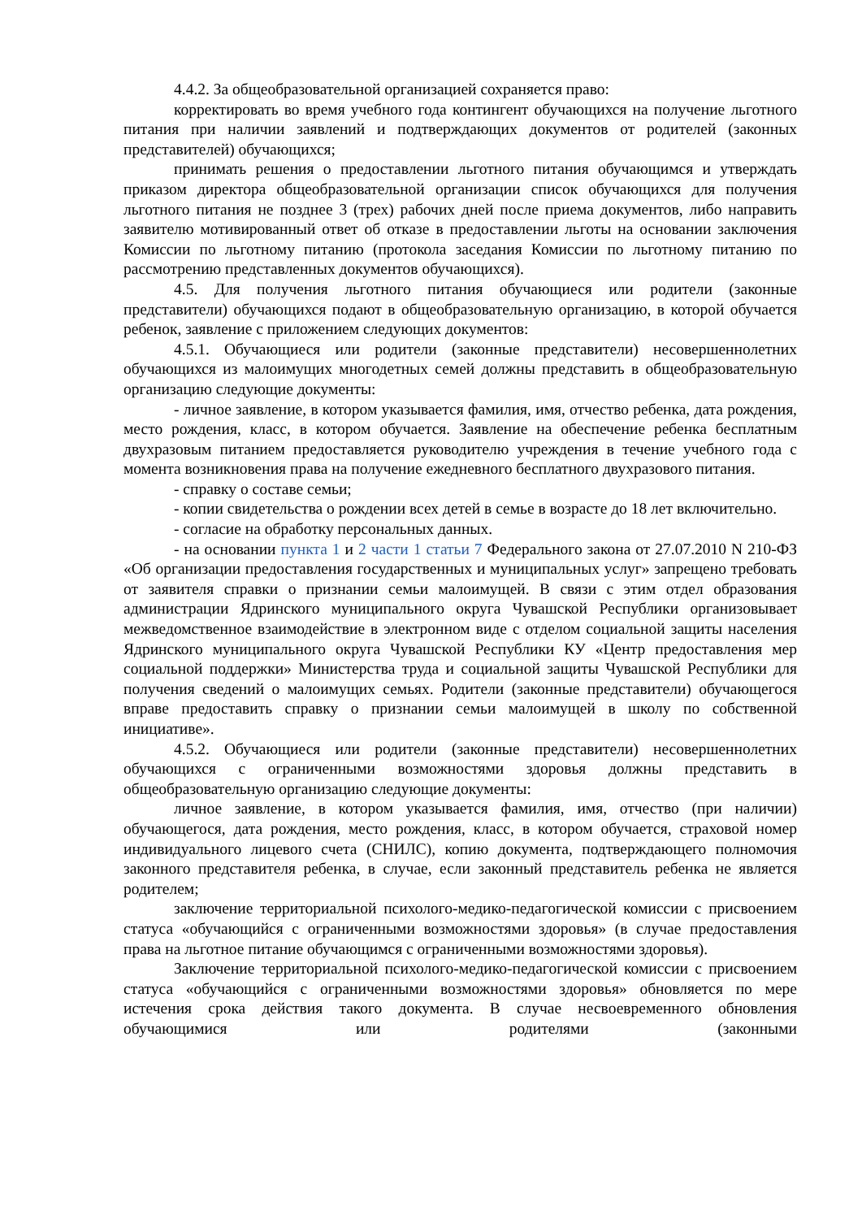4.4.2. За общеобразовательной организацией сохраняется право:
корректировать во время учебного года контингент обучающихся на получение льготного питания при наличии заявлений и подтверждающих документов от родителей (законных представителей) обучающихся;
принимать решения о предоставлении льготного питания обучающимся и утверждать приказом директора общеобразовательной организации список обучающихся для получения льготного питания не позднее 3 (трех) рабочих дней после приема документов, либо направить заявителю мотивированный ответ об отказе в предоставлении льготы на основании заключения Комиссии по льготному питанию (протокола заседания Комиссии по льготному питанию по рассмотрению представленных документов обучающихся).
4.5. Для получения льготного питания обучающиеся или родители (законные представители) обучающихся подают в общеобразовательную организацию, в которой обучается ребенок, заявление с приложением следующих документов:
4.5.1. Обучающиеся или родители (законные представители) несовершеннолетних обучающихся из малоимущих многодетных семей должны представить в общеобразовательную организацию следующие документы:
- личное заявление, в котором указывается фамилия, имя, отчество ребенка, дата рождения, место рождения, класс, в котором обучается. Заявление на обеспечение ребенка бесплатным двухразовым питанием предоставляется руководителю учреждения в течение учебного года с момента возникновения права на получение ежедневного бесплатного двухразового питания.
- справку о составе семьи;
- копии свидетельства о рождении всех детей в семье в возрасте до 18 лет включительно.
- согласие на обработку персональных данных.
- на основании пункта 1 и 2 части 1 статьи 7 Федерального закона от 27.07.2010 N 210-ФЗ «Об организации предоставления государственных и муниципальных услуг» запрещено требовать от заявителя справки о признании семьи малоимущей. В связи с этим отдел образования администрации Ядринского муниципального округа Чувашской Республики организовывает межведомственное взаимодействие в электронном виде с отделом социальной защиты населения Ядринского муниципального округа Чувашской Республики КУ «Центр предоставления мер социальной поддержки» Министерства труда и социальной защиты Чувашской Республики для получения сведений о малоимущих семьях. Родители (законные представители) обучающегося вправе предоставить справку о признании семьи малоимущей в школу по собственной инициативе».
4.5.2. Обучающиеся или родители (законные представители) несовершеннолетних обучающихся с ограниченными возможностями здоровья должны представить в общеобразовательную организацию следующие документы:
личное заявление, в котором указывается фамилия, имя, отчество (при наличии) обучающегося, дата рождения, место рождения, класс, в котором обучается, страховой номер индивидуального лицевого счета (СНИЛС), копию документа, подтверждающего полномочия законного представителя ребенка, в случае, если законный представитель ребенка не является родителем;
заключение территориальной психолого-медико-педагогической комиссии с присвоением статуса «обучающийся с ограниченными возможностями здоровья» (в случае предоставления права на льготное питание обучающимся с ограниченными возможностями здоровья).
Заключение территориальной психолого-медико-педагогической комиссии с присвоением статуса «обучающийся с ограниченными возможностями здоровья» обновляется по мере истечения срока действия такого документа. В случае несвоевременного обновления обучающимися или родителями (законными